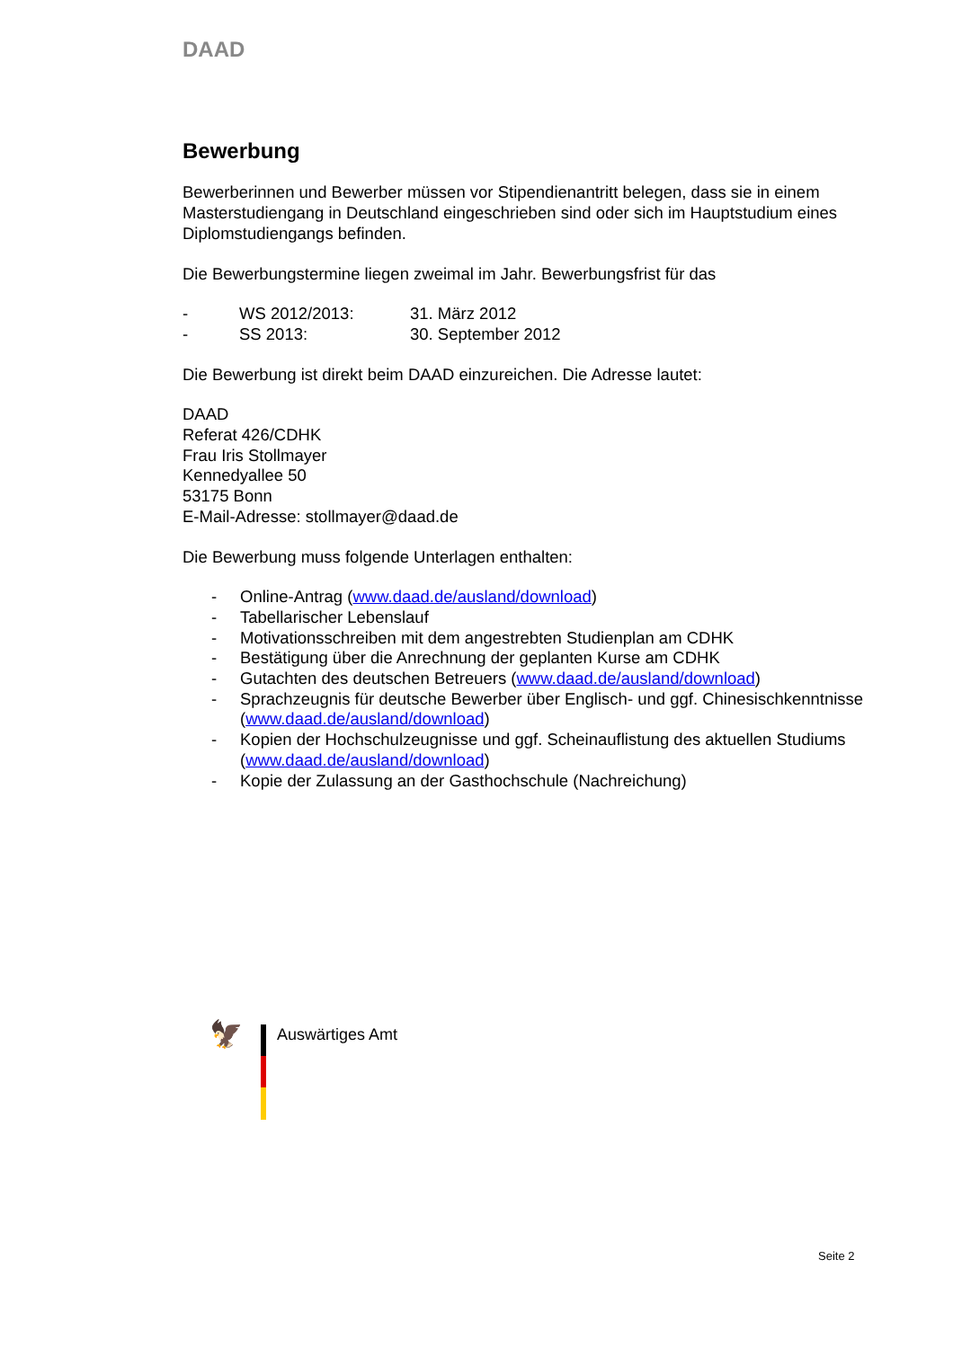DAAD
Bewerbung
Bewerberinnen und Bewerber müssen vor Stipendienantritt belegen, dass sie in einem Masterstudiengang in Deutschland eingeschrieben sind oder sich im Hauptstudium eines Diplomstudiengangs befinden.
Die Bewerbungstermine liegen zweimal im Jahr. Bewerbungsfrist für das
- WS 2012/2013: 31. März 2012
- SS 2013: 30. September 2012
Die Bewerbung ist direkt beim DAAD einzureichen. Die Adresse lautet:
DAAD
Referat 426/CDHK
Frau Iris Stollmayer
Kennedyallee 50
53175 Bonn
E-Mail-Adresse: stollmayer@daad.de
Die Bewerbung muss folgende Unterlagen enthalten:
- Online-Antrag (www.daad.de/ausland/download)
- Tabellarischer Lebenslauf
- Motivationsschreiben mit dem angestrebten Studienplan am CDHK
- Bestätigung über die Anrechnung der geplanten Kurse am CDHK
- Gutachten des deutschen Betreuers (www.daad.de/ausland/download)
- Sprachzeugnis für deutsche Bewerber über Englisch- und ggf. Chinesischkenntnisse (www.daad.de/ausland/download)
- Kopien der Hochschulzeugnisse und ggf. Scheinauflistung des aktuellen Studiums (www.daad.de/ausland/download)
- Kopie der Zulassung an der Gasthochschule (Nachreichung)
🦅
Auswärtiges Amt
Seite 2